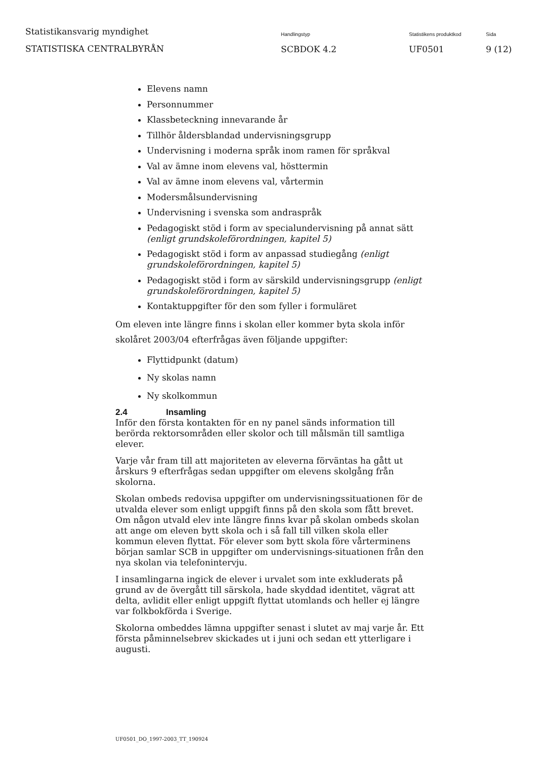Statistikansvarig myndighet
STATISTISKA CENTRALBYRÅN
Handlingstyp
SCBDOK 4.2
Statistikens produktkod
UF0501
Sida
9 (12)
Elevens namn
Personnummer
Klassbeteckning innevarande år
Tillhör åldersblandad undervisningsgrupp
Undervisning i moderna språk inom ramen för språkval
Val av ämne inom elevens val, hösttermin
Val av ämne inom elevens val, vårtermin
Modersmålsundervisning
Undervisning i svenska som andraspråk
Pedagogiskt stöd i form av specialundervisning på annat sätt (enligt grundskoleförordningen, kapitel 5)
Pedagogiskt stöd i form av anpassad studiegång (enligt grundskoleförordningen, kapitel 5)
Pedagogiskt stöd i form av särskild undervisningsgrupp (enligt grundskoleförordningen, kapitel 5)
Kontaktuppgifter för den som fyller i formuläret
Om eleven inte längre finns i skolan eller kommer byta skola inför skolåret 2003/04 efterfrågas även följande uppgifter:
Flyttidpunkt (datum)
Ny skolas namn
Ny skolkommun
2.4 Insamling
Inför den första kontakten för en ny panel sänds information till berörda rektorsområden eller skolor och till målsmän till samtliga elever.
Varje vår fram till att majoriteten av eleverna förväntas ha gått ut årskurs 9 efterfrågas sedan uppgifter om elevens skolgång från skolorna.
Skolan ombeds redovisa uppgifter om undervisningssituationen för de utvalda elever som enligt uppgift finns på den skola som fått brevet. Om någon utvald elev inte längre finns kvar på skolan ombeds skolan att ange om eleven bytt skola och i så fall till vilken skola eller kommun eleven flyttat. För elever som bytt skola före vårterminens början samlar SCB in uppgifter om undervisnings-situationen från den nya skolan via telefonintervju.
I insamlingarna ingick de elever i urvalet som inte exkluderats på grund av de övergått till särskola, hade skyddad identitet, vägrat att delta, avlidit eller enligt uppgift flyttat utomlands och heller ej längre var folkbokförda i Sverige.
Skolorna ombeddes lämna uppgifter senast i slutet av maj varje år. Ett första påminnelsebrev skickades ut i juni och sedan ett ytterligare i augusti.
UF0501_DO_1997-2003_TT_190924